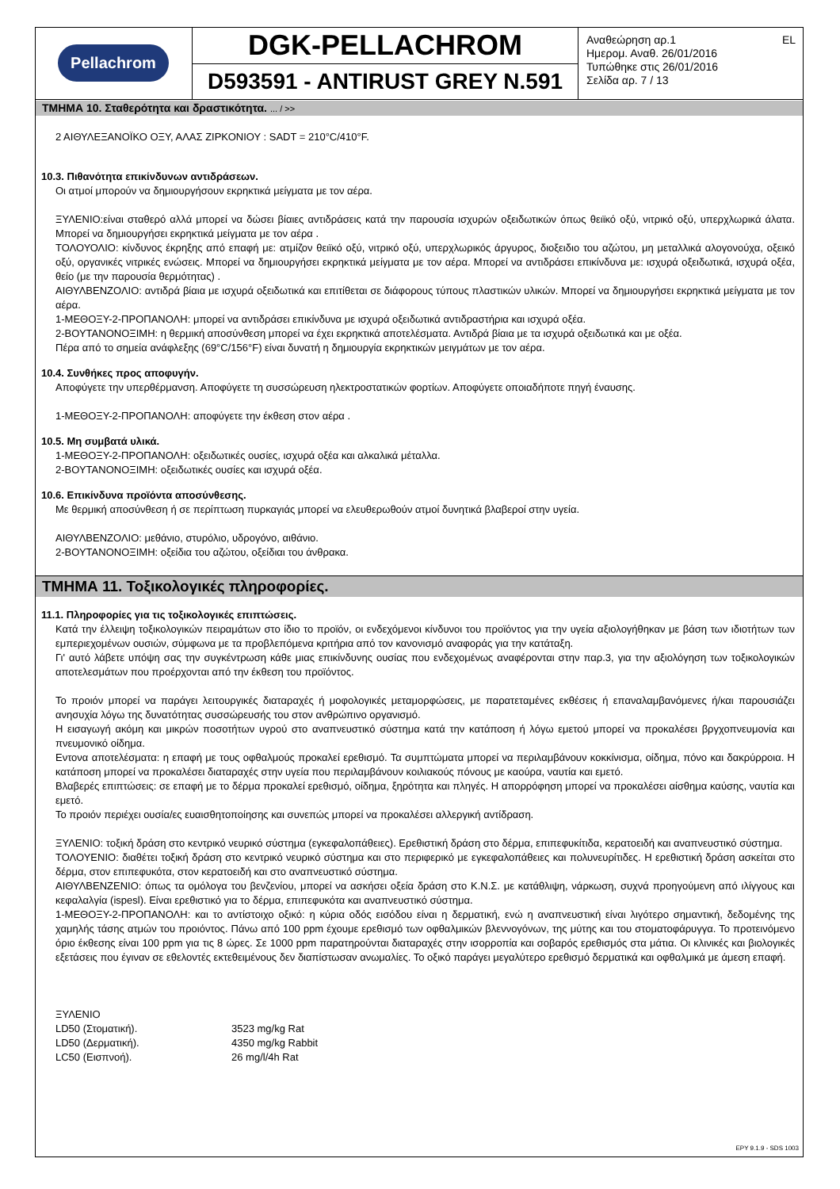Pellachrom
DGK-PELLACHROM
D593591 - ANTIRUST GREY N.591
Αναθεώρηση αρ.1
Ημερομ. Αναθ. 26/01/2016
Τυπώθηκε στις 26/01/2016
Σελίδα αρ. 7 / 13
EL
ΤΜΗΜΑ 10. Σταθερότητα και δραστικότητα. ... / >>
2 ΑΙΘΥΛΕΞΑΝΟΪΚΟ ΟΞΥ, ΑΛΑΣ ΖΙΡΚΟΝΙΟΥ : SADT = 210°C/410°F.
10.3. Πιθανότητα επικίνδυνων αντιδράσεων.
Οι ατμοί μπορούν να δημιουργήσουν εκρηκτικά μείγματα με τον αέρα.
ΞΥΛΕΝΙΟ:είναι σταθερό αλλά μπορεί να δώσει βίαιες αντιδράσεις κατά την παρουσία ισχυρών οξειδωτικών όπως θειϊκό οξύ, νιτρικό οξύ, υπερχλωρικά άλατα. Μπορεί να δημιουργήσει εκρηκτικά μείγματα με τον αέρα .
ΤΟΛΟΥΟΛΙΟ: κίνδυνος έκρηξης από επαφή με: ατμίζον θειϊκό οξύ, νιτρικό οξύ, υπερχλωρικός άργυρος, διοξειδιο του αζώτου, μη μεταλλικά αλογονούχα, οξεικό οξύ, οργανικές νιτρικές ενώσεις. Μπορεί να δημιουργήσει εκρηκτικά μείγματα με τον αέρα. Μπορεί να αντιδράσει επικίνδυνα με: ισχυρά οξειδωτικά, ισχυρά οξέα, θείο (με την παρουσία θερμότητας) .
ΑΙΘΥΛΒΕΝΖΟΛΙΟ: αντιδρά βίαια με ισχυρά οξειδωτικά και επιτίθεται σε διάφορους τύπους πλαστικών υλικών. Μπορεί να δημιουργήσει εκρηκτικά μείγματα με τον αέρα.
1-ΜΕΘΟΞΥ-2-ΠΡΟΠΑΝΟΛΗ: μπορεί να αντιδράσει επικίνδυνα με ισχυρά οξειδωτικά αντιδραστήρια και ισχυρά οξέα.
2-ΒΟΥΤΑΝΟΝΟΞΙΜΗ: η θερμική αποσύνθεση μπορεί να έχει εκρηκτικά αποτελέσματα. Αντιδρά βίαια με τα ισχυρά οξειδωτικά και με οξέα.
Πέρα από το σημεία ανάφλεξης (69°C/156°F) είναι δυνατή η δημιουργία εκρηκτικών μειγμάτων με τον αέρα.
10.4. Συνθήκες προς αποφυγήν.
Αποφύγετε την υπερθέρμανση. Αποφύγετε τη συσσώρευση ηλεκτροστατικών φορτίων. Αποφύγετε οποιαδήποτε πηγή έναυσης.
1-ΜΕΘΟΞΥ-2-ΠΡΟΠΑΝΟΛΗ: αποφύγετε την έκθεση στον αέρα .
10.5. Μη συμβατά υλικά.
1-ΜΕΘΟΞΥ-2-ΠΡΟΠΑΝΟΛΗ: οξειδωτικές ουσίες, ισχυρά οξέα και αλκαλικά μέταλλα.
2-ΒΟΥΤΑΝΟΝΟΞΙΜΗ: οξειδωτικές ουσίες και ισχυρά οξέα.
10.6. Επικίνδυνα προϊόντα αποσύνθεσης.
Με θερμική αποσύνθεση ή σε περίπτωση πυρκαγιάς μπορεί να ελευθερωθούν ατμοί δυνητικά βλαβεροί στην υγεία.
ΑΙΘΥΛΒΕΝΖΟΛΙΟ: μεθάνιο, στυρόλιο, υδρογόνο, αιθάνιο.
2-ΒΟΥΤΑΝΟΝΟΞΙΜΗ: οξείδια του αζώτου, οξείδιαι του άνθρακα.
ΤΜΗΜΑ 11. Τοξικολογικές πληροφορίες.
11.1. Πληροφορίες για τις τοξικολογικές επιπτώσεις.
Κατά την έλλειψη τοξικολογικών πειραμάτων στο ίδιο το προϊόν, οι ενδεχόμενοι κίνδυνοι του προϊόντος για την υγεία αξιολογήθηκαν με βάση των ιδιοτήτων των εμπεριεχομένων ουσιών, σύμφωνα με τα προβλεπόμενα κριτήρια από τον κανονισμό αναφοράς για την κατάταξη.
Γι' αυτό λάβετε υπόψη σας την συγκέντρωση κάθε μιας επικίνδυνης ουσίας που ενδεχομένως αναφέρονται στην παρ.3, για την αξιολόγηση των τοξικολογικών αποτελεσμάτων που προέρχονται από την έκθεση του προϊόντος.
Το προιόν μπορεί να παράγει λειτουργικές διαταραχές ή μοφολογικές μεταμορφώσεις, με παρατεταμένες εκθέσεις ή επαναλαμβανόμενες ή/και παρουσιάζει ανησυχία λόγω της δυνατότητας συσσώρευσής του στον ανθρώπινο οργανισμό.
Η εισαγωγή ακόμη και μικρών ποσοτήτων υγρού στο αναπνευστικό σύστημα κατά την κατάποση ή λόγω εμετού μπορεί να προκαλέσει βργχοπνευμονία και πνευμονικό οίδημα.
Εντονα αποτελέσματα: η επαφή με τους οφθαλμούς προκαλεί ερεθισμό. Τα συμπτώματα μπορεί να περιλαμβάνουν κοκκίνισμα, οίδημα, πόνο και δακρύρροια. Η κατάποση μπορεί να προκαλέσει διαταραχές στην υγεία που περιλαμβάνουν κοιλιακούς πόνους με καούρα, ναυτία και εμετό.
Βλαβερές επιπτώσεις: σε επαφή με το δέρμα προκαλεί ερεθισμό, οίδημα, ξηρότητα και πληγές. Η απορρόφηση μπορεί να προκαλέσει αίσθημα καύσης, ναυτία και εμετό.
Το προιόν περιέχει ουσία/ες ευαισθητοποίησης και συνεπώς μπορεί να προκαλέσει αλλεργική αντίδραση.
ΞΥΛΕΝΙΟ: τοξική δράση στο κεντρικό νευρικό σύστημα (εγκεφαλοπάθειες). Ερεθιστική δράση στο δέρμα, επιπεφυκίτιδα, κερατοειδή και αναπνευστικό σύστημα.
ΤΟΛΟΥΕΝΙΟ: διαθέτει τοξική δράση στο κεντρικό νευρικό σύστημα και στο περιφερικό με εγκεφαλοπάθειες και πολυνευρίτιδες. Η ερεθιστική δράση ασκείται στο δέρμα, στον επιπεφυκότα, στον κερατοειδή και στο αναπνευστικό σύστημα.
ΑΙΘΥΛΒΕΝΖΕΝΙΟ: όπως τα ομόλογα του βενζενίου, μπορεί να ασκήσει οξεία δράση στο Κ.Ν.Σ. με κατάθλιψη, νάρκωση, συχνά προηγούμενη από ιλίγγους και κεφαλαλγία (ispesl). Είναι ερεθιστικό για το δέρμα, επιπεφυκότα και αναπνευστικό σύστημα.
1-ΜΕΘΟΞΥ-2-ΠΡΟΠΑΝΟΛΗ: και το αντίστοιχο οξικό: η κύρια οδός εισόδου είναι η δερματική, ενώ η αναπνευστική είναι λιγότερο σημαντική, δεδομένης της χαμηλής τάσης ατμών του προιόντος. Πάνω από 100 ppm έχουμε ερεθισμό των οφθαλμικών βλεννογόνων, της μύτης και του στοματοφάρυγγα. Το προτεινόμενο όριο έκθεσης είναι 100 ppm για τις 8 ώρες. Σε 1000 ppm παρατηρούνται διαταραχές στην ισορροπία και σοβαρός ερεθισμός στα μάτια. Οι κλινικές και βιολογικές εξετάσεις που έγιναν σε εθελοντές εκτεθειμένους δεν διαπίστωσαν ανωμαλίες. Το οξικό παράγει μεγαλύτερο ερεθισμό δερματικά και οφθαλμικά με άμεση επαφή.
ΞΥΛΕΝΙΟ
| LD50 (Στοματική). | 3523 mg/kg Rat |
| LD50 (Δερματική). | 4350 mg/kg Rabbit |
| LC50 (Εισπνοή). | 26 mg/l/4h Rat |
EPY 9.1.9 - SDS 1003